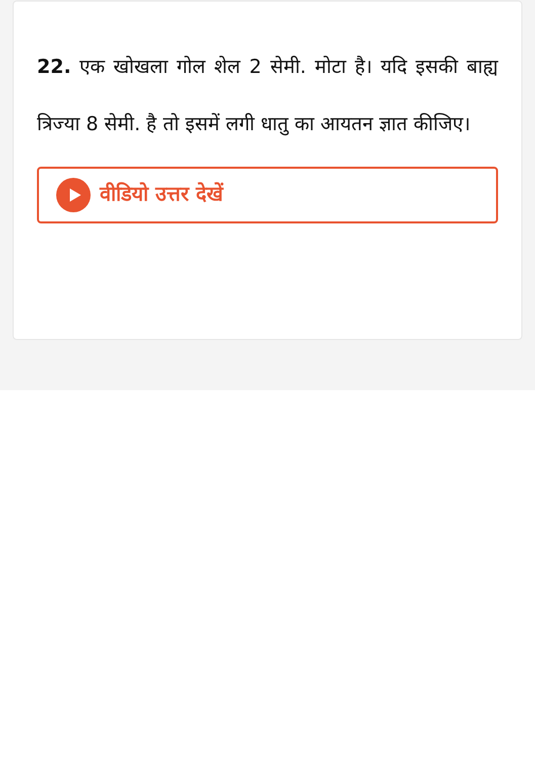22. एक खोखला गोल शेल 2 सेमी. मोटा है। यदि इसकी बाह्य त्रिज्या 8 सेमी. है तो इसमें लगी धातु का आयतन ज्ञात कीजिए।
वीडियो उत्तर देखें